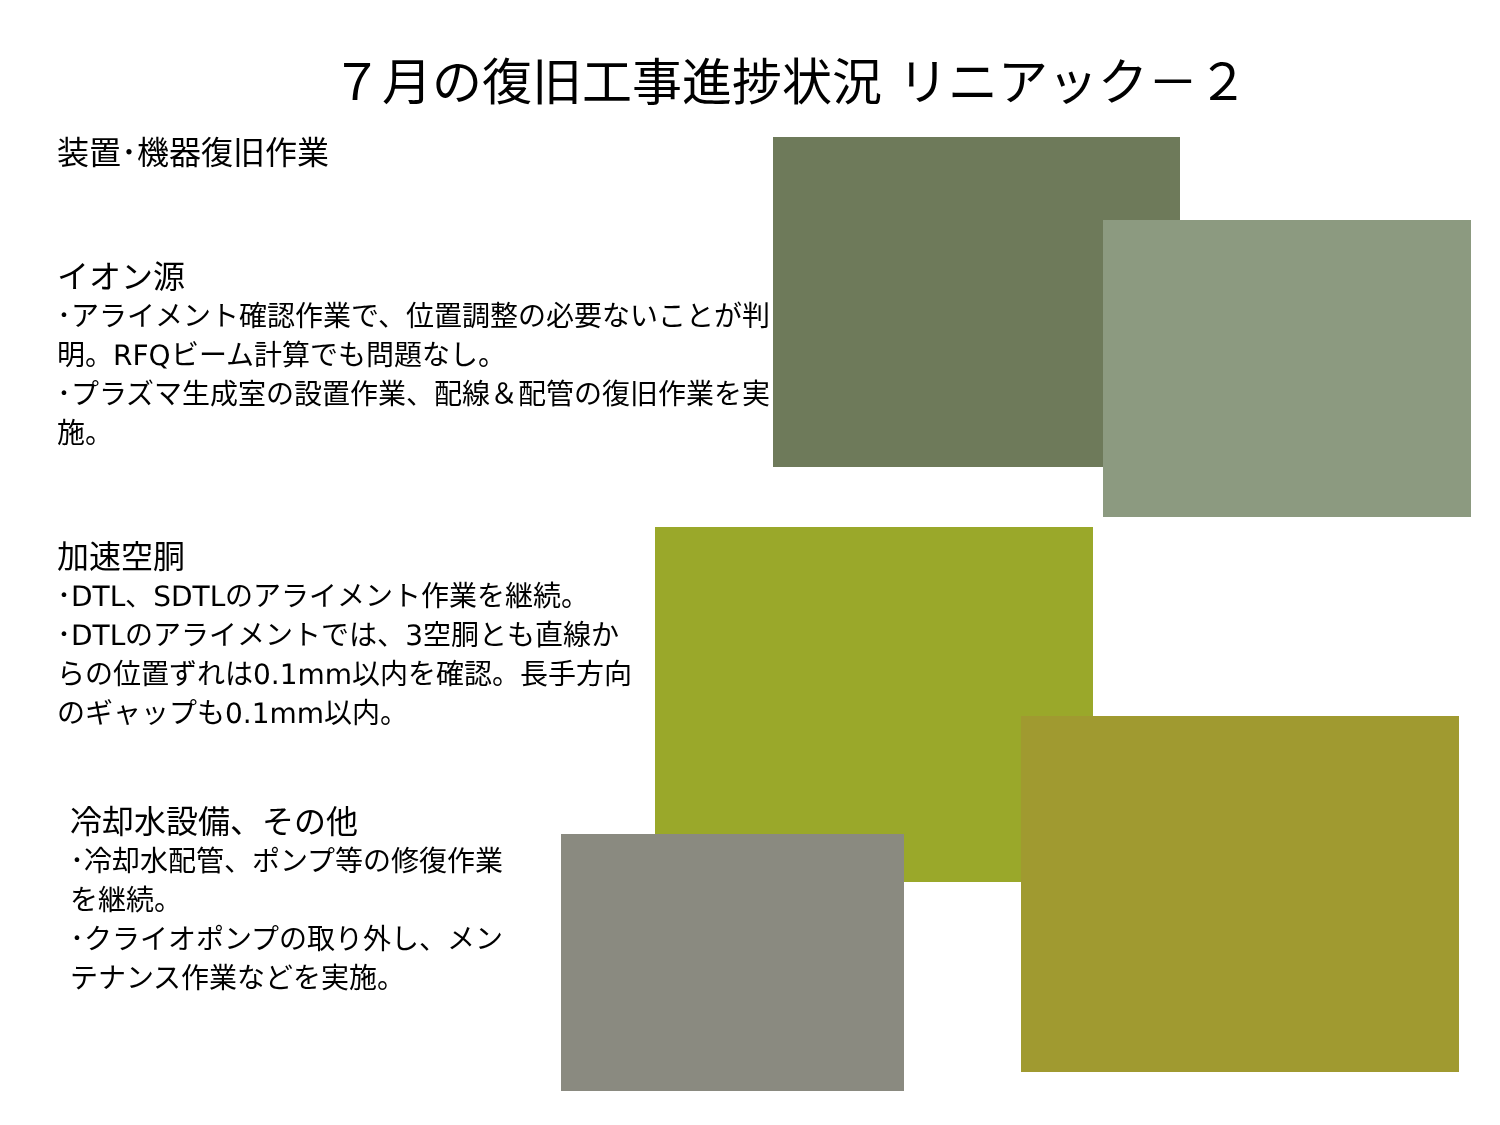７月の復旧工事進捗状況 リニアック－２
装置･機器復旧作業
イオン源
･アライメント確認作業で、位置調整の必要ないことが判明。RFQビーム計算でも問題なし。
･プラズマ生成室の設置作業、配線＆配管の復旧作業を実施。
加速空胴
･DTL、SDTLのアライメント作業を継続。
･DTLのアライメントでは、3空胴とも直線からの位置ずれは0.1mm以内を確認。長手方向のギャップも0.1mm以内。
冷却水設備、その他
･冷却水配管、ポンプ等の修復作業を継続。
･クライオポンプの取り外し、メンテナンス作業などを実施。